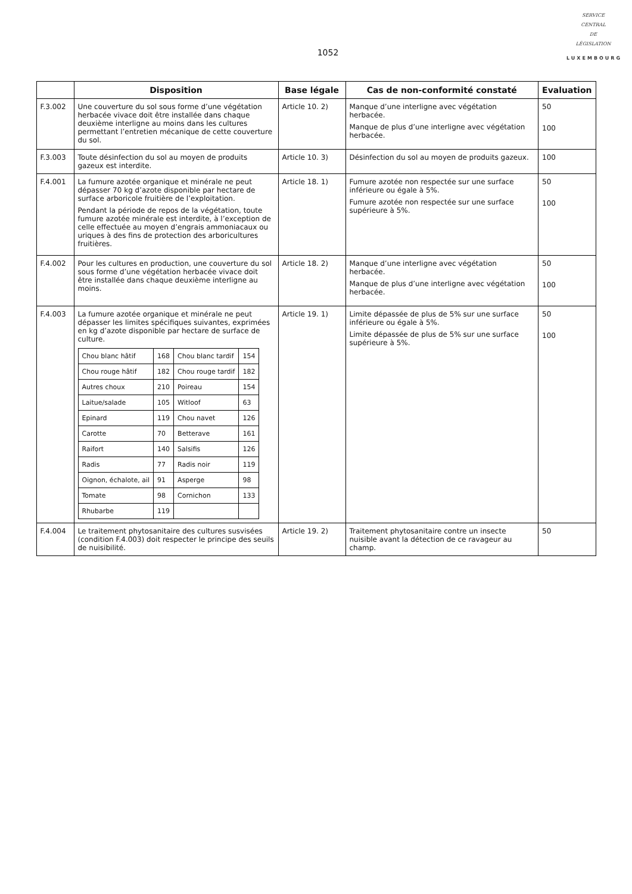1052
SERVICE
CENTRAL
DE
LÉGISLATION
LUXEMBOURG
| | Disposition | Base légale | Cas de non-conformité constaté | Evaluation |
| --- | --- | --- | --- | --- |
| F.3.002 | Une couverture du sol sous forme d’une végétation herbacée vivace doit être installée dans chaque deuxième interligne au moins dans les cultures permettant l’entretien mécanique de cette couverture du sol. | Article 10. 2) | Manque d’une interligne avec végétation herbacée. Manque de plus d’une interligne avec végétation herbacée. | 50 100 |
| F.3.003 | Toute désinfection du sol au moyen de produits gazeux est interdite. | Article 10. 3) | Désinfection du sol au moyen de produits gazeux. | 100 |
| F.4.001 | La fumure azotée organique et minérale ne peut dépasser 70 kg d’azote disponible par hectare de surface arboricole fruitière de l’exploitation. Pendant la période de repos de la végétation, toute fumure azotée minérale est interdite, à l’exception de celle effectuée au moyen d’engrais ammoniacaux ou uriques à des fins de protection des arboricultures fruitières. | Article 18. 1) | Fumure azotée non respectée sur une surface inférieure ou égale à 5%. Fumure azotée non respectée sur une surface supérieure à 5%. | 50 100 |
| F.4.002 | Pour les cultures en production, une couverture du sol sous forme d’une végétation herbacée vivace doit être installée dans chaque deuxième interligne au moins. | Article 18. 2) | Manque d’une interligne avec végétation herbacée. Manque de plus d’une interligne avec végétation herbacée. | 50 100 |
| F.4.003 | La fumure azotée organique et minérale ne peut dépasser les limites spécifiques suivantes, exprimées en kg d’azote disponible par hectare de surface de culture. / Chou blanc hâtif / 168 / Chou blanc tardif / 154 / / Chou rouge hâtif / 182 / Chou rouge tardif / 182 / / Autres choux / 210 / Poireau / 154 / / Laitue/salade / 105 / Witloof / 63 / / Epinard / 119 / Chou navet / 126 / / Carotte / 70 / Betterave / 161 / / Raifort / 140 / Salsifis / 126 / / Radis / 77 / Radis noir / 119 / / Oignon, échalote, ail / 91 / Asperge / 98 / / Tomate / 98 / Cornichon / 133 / / Rhubarbe / 119 / / / | Article 19. 1) | Limite dépassée de plus de 5% sur une surface inférieure ou égale à 5%. Limite dépassée de plus de 5% sur une surface supérieure à 5%. | 50 100 |
| F.4.004 | Le traitement phytosanitaire des cultures susvisées (condition F.4.003) doit respecter le principe des seuils de nuisibilité. | Article 19. 2) | Traitement phytosanitaire contre un insecte nuisible avant la détection de ce ravageur au champ. | 50 |